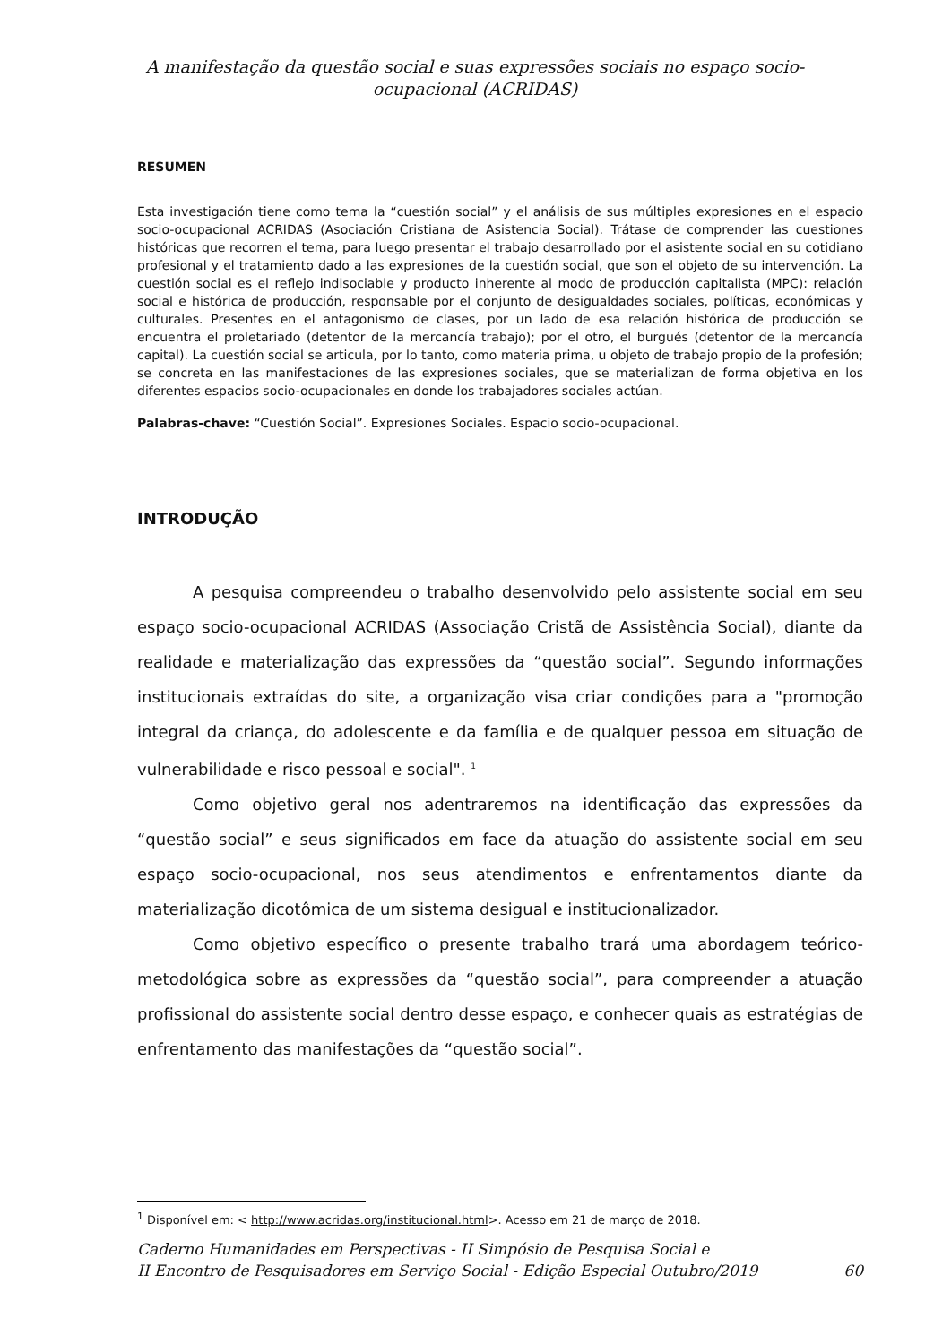A manifestação da questão social e suas expressões sociais no espaço socio-ocupacional (ACRIDAS)
RESUMEN
Esta investigación tiene como tema la “cuestión social” y el análisis de sus múltiples expresiones en el espacio socio-ocupacional ACRIDAS (Asociación Cristiana de Asistencia Social). Trátase de comprender las cuestiones históricas que recorren el tema, para luego presentar el trabajo desarrollado por el asistente social en su cotidiano profesional y el tratamiento dado a las expresiones de la cuestión social, que son el objeto de su intervención. La cuestión social es el reflejo indisociable y producto inherente al modo de producción capitalista (MPC): relación social e histórica de producción, responsable por el conjunto de desigualdades sociales, políticas, económicas y culturales. Presentes en el antagonismo de clases, por un lado de esa relación histórica de producción se encuentra el proletariado (detentor de la mercancía trabajo); por el otro, el burgués (detentor de la mercancía capital). La cuestión social se articula, por lo tanto, como materia prima, u objeto de trabajo propio de la profesión; se concreta en las manifestaciones de las expresiones sociales, que se materializan de forma objetiva en los diferentes espacios socio-ocupacionales en donde los trabajadores sociales actúan.
Palabras-chave: “Cuestión Social”. Expresiones Sociales. Espacio socio-ocupacional.
INTRODUÇÃO
A pesquisa compreendeu o trabalho desenvolvido pelo assistente social em seu espaço socio-ocupacional ACRIDAS (Associação Cristã de Assistência Social), diante da realidade e materialização das expressões da “questão social”. Segundo informações institucionais extraídas do site, a organização visa criar condições para a "promoção integral da criança, do adolescente e da família e de qualquer pessoa em situação de vulnerabilidade e risco pessoal e social". <sup>1</sup>
Como objetivo geral nos adentraremos na identificação das expressões da “questão social” e seus significados em face da atuação do assistente social em seu espaço socio-ocupacional, nos seus atendimentos e enfrentamentos diante da materialização dicotômica de um sistema desigual e institucionalizador.
Como objetivo específico o presente trabalho trará uma abordagem teórico-metodológica sobre as expressões da “questão social”, para compreender a atuação profissional do assistente social dentro desse espaço, e conhecer quais as estratégias de enfrentamento das manifestações da “questão social”.
<sup>1</sup> Disponível em: < http://www.acridas.org/institucional.html>. Acesso em 21 de março de 2018.
Caderno Humanidades em Perspectivas - II Simpósio de Pesquisa Social e
II Encontro de Pesquisadores em Serviço Social - Edição Especial Outubro/2019 60